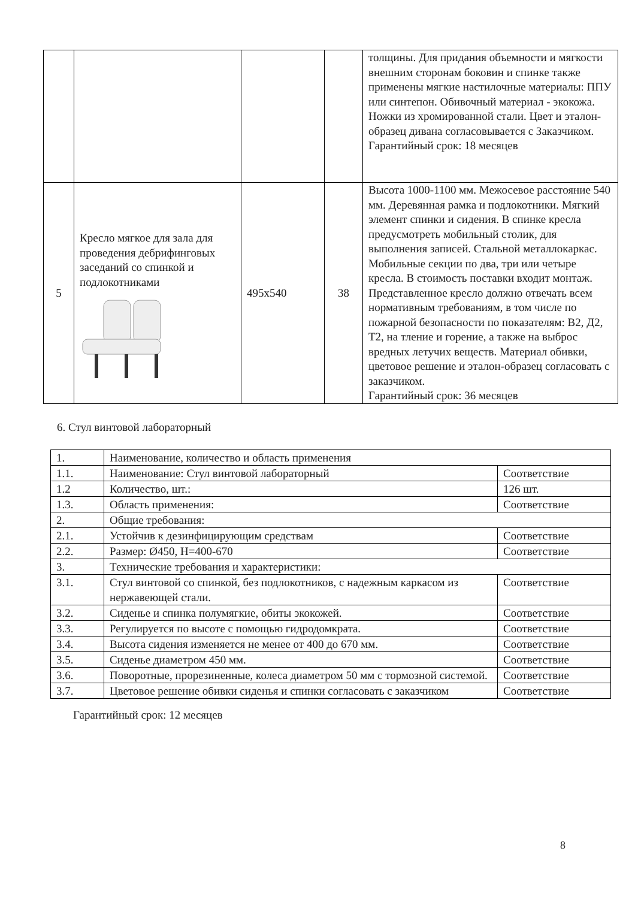| | | | | толщины. Для придания объемности и мягкости внешним сторонам боковин и спинке также применены мягкие настилочные материалы: ППУ или синтепон. Обивочный материал - экокожа. Ножки из хромированной стали. Цвет и эталон-образец дивана согласовывается с Заказчиком. Гарантийный срок: 18 месяцев |
| 5 | Кресло мягкое для зала для проведения дебрифинговых заседаний со спинкой и подлокотниками | 495х540 | 38 | Высота 1000-1100 мм. Межосевое расстояние 540 мм. Деревянная рамка и подлокотники. Мягкий элемент спинки и сидения. В спинке кресла предусмотреть мобильный столик, для выполнения записей. Стальной металлокаркас. Мобильные секции по два, три или четыре кресла. В стоимость поставки входит монтаж. Представленное кресло должно отвечать всем нормативным требованиям, в том числе по пожарной безопасности по показателям: В2, Д2, Т2, на тление и горение, а также на выброс вредных летучих веществ. Материал обивки, цветовое решение и эталон-образец согласовать с заказчиком. Гарантийный срок: 36 месяцев |
6. Стул винтовой лабораторный
| 1. | Наименование, количество и область применения | |
| 1.1. | Наименование: Стул винтовой лабораторный | Соответствие |
| 1.2 | Количество, шт.: | 126 шт. |
| 1.3. | Область применения: | Соответствие |
| 2. | Общие требования: | |
| 2.1. | Устойчив к дезинфицирующим средствам | Соответствие |
| 2.2. | Размер: Ø450, H=400-670 | Соответствие |
| 3. | Технические требования и характеристики: | |
| 3.1. | Стул винтовой со спинкой, без подлокотников, с надежным каркасом из нержавеющей стали. | Соответствие |
| 3.2. | Сиденье и спинка полумягкие, обиты экокожей. | Соответствие |
| 3.3. | Регулируется по высоте с помощью гидродомкрата. | Соответствие |
| 3.4. | Высота сидения изменяется не менее от 400 до 670 мм. | Соответствие |
| 3.5. | Сиденье диаметром 450 мм. | Соответствие |
| 3.6. | Поворотные, прорезиненные, колеса диаметром 50 мм с тормозной системой. | Соответствие |
| 3.7. | Цветовое решение обивки сиденья и спинки согласовать с заказчиком | Соответствие |
Гарантийный срок: 12 месяцев
8